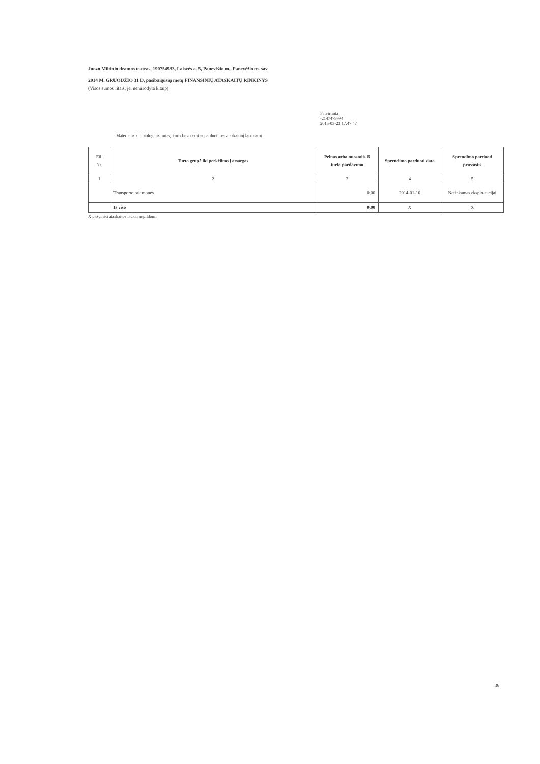Juozo Miltinio dramos teatras, 190754983, Laisvės a. 5, Panevėžio m., Panevėžio m. sav.
2014 M. GRUODŽIO 31 D. pasibaigusių metų FINANSINIŲ ATASKAITŲ RINKINYS
(Visos sumos litais, jei nenurodyta kitaip)
Patvirtinta
-2147479994
2015-03-23 17:47:47
Materialusis ir biologinis turtas, kuris buvo skirtas parduoti per ataskaitinį laikotarpį:
| Eil. Nr. | Turto grupė iki perkėlimo į atsargas | Pelnas arba nuostolis iš turto pardavimo | Sprendimo parduoti data | Sprendimo parduoti priežastis |
| --- | --- | --- | --- | --- |
| 1 | 2 | 3 | 4 | 5 |
| | Transporto priemonės | 0,00 | 2014-01-10 | Netinkamas eksploatacijai |
| | Iš viso | 0,00 | X | X |
X pažymėti ataskaitos laukai nepildomi.
36